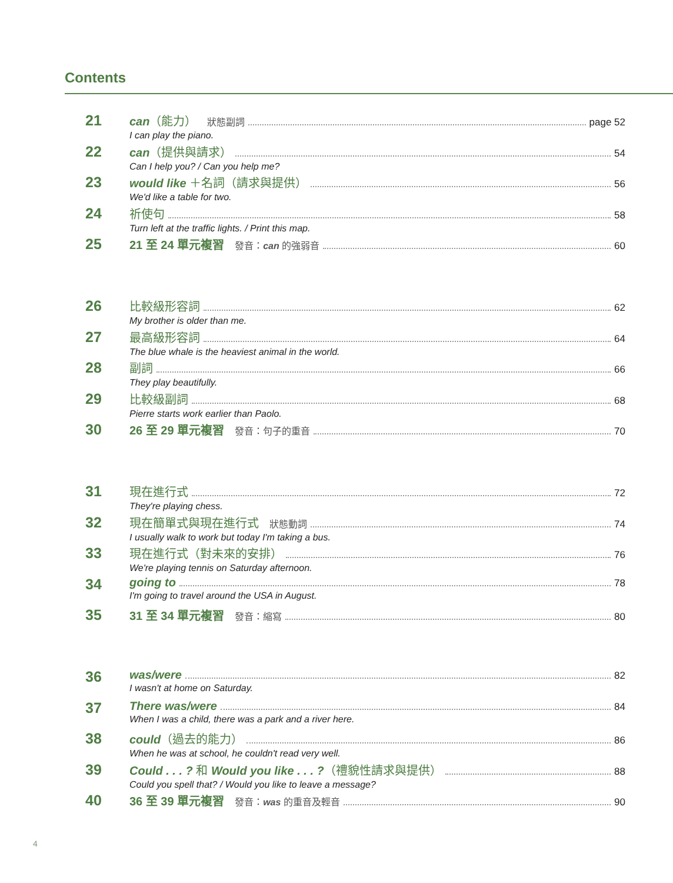Contents
21
can（能力） 狀態副詞 page 52
I can play the piano.
22
can（提供與請求） 54
Can I help you? / Can you help me?
23
would like ＋名詞（請求與提供） 56
We'd like a table for two.
24
祈使句 58
Turn left at the traffic lights. / Print this map.
25
21 至 24 單元複習 發音：can 的強弱音 60
26
比較級形容詞 62
My brother is older than me.
27
最高級形容詞 64
The blue whale is the heaviest animal in the world.
28
副詞 66
They play beautifully.
29
比較級副詞 68
Pierre starts work earlier than Paolo.
30
26 至 29 單元複習 發音：句子的重音 70
31
現在進行式 72
They're playing chess.
32
現在簡單式與現在進行式 狀態動詞 74
I usually walk to work but today I'm taking a bus.
33
現在進行式（對未來的安排） 76
We're playing tennis on Saturday afternoon.
34
going to 78
I'm going to travel around the USA in August.
35
31 至 34 單元複習 發音：縮寫 80
36
was/were 82
I wasn't at home on Saturday.
37
There was/were 84
When I was a child, there was a park and a river here.
38
could（過去的能力） 86
When he was at school, he couldn't read very well.
39
Could . . . ? 和 Would you like . . . ?（禮貌性請求與提供） 88
Could you spell that? / Would you like to leave a message?
40
36 至 39 單元複習 發音：was 的重音及輕音 90
4